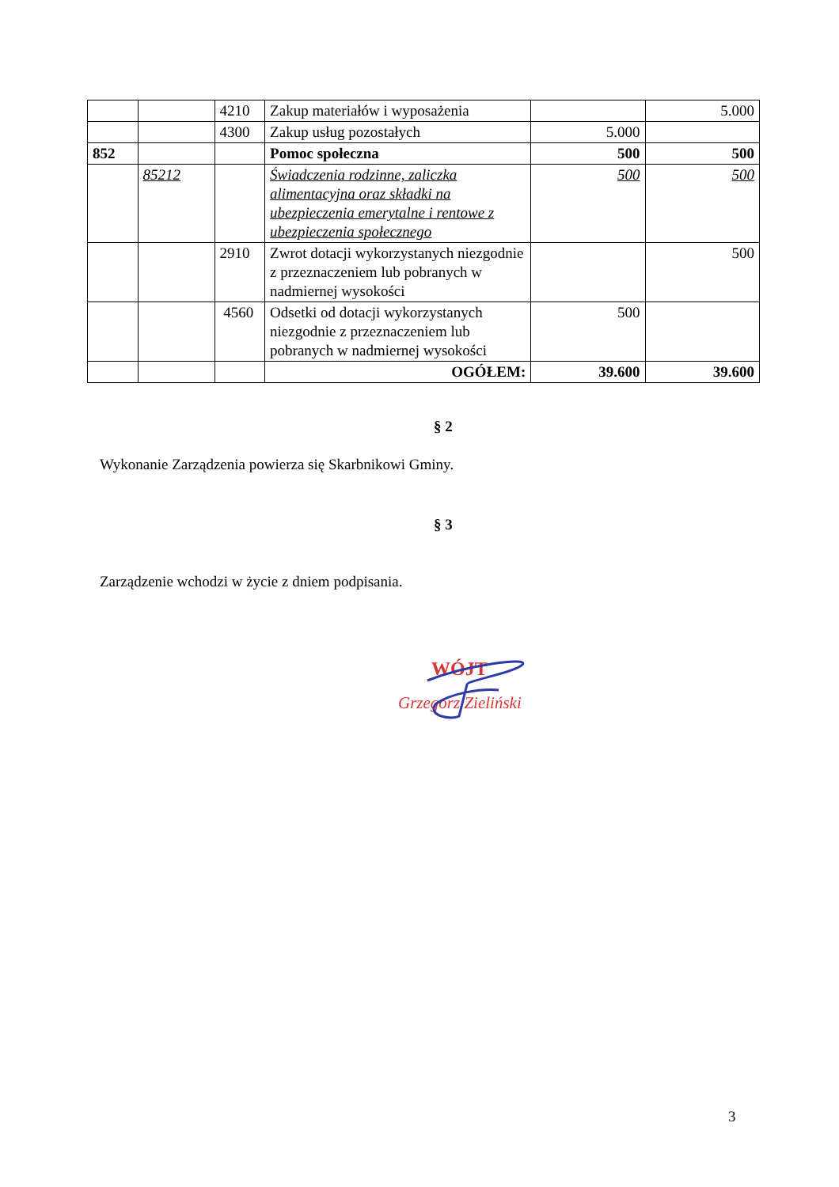| | | 4210 | Zakup materiałów i wyposażenia | | 5.000 |
| | | 4300 | Zakup usług pozostałych | 5.000 | |
| 852 | | | Pomoc społeczna | 500 | 500 |
| | 85212 | | Świadczenia rodzinne, zaliczka alimentacyjna oraz składki na ubezpieczenia emerytalne i rentowe z ubezpieczenia społecznego | 500 | 500 |
| | | 2910 | Zwrot dotacji wykorzystanych niezgodnie z przeznaczeniem lub pobranych w nadmiernej wysokości | | 500 |
| | | 4560 | Odsetki od dotacji wykorzystanych niezgodnie z przeznaczeniem lub pobranych w nadmiernej wysokości | 500 | |
| | | | OGÓŁEM: | 39.600 | 39.600 |
§ 2
Wykonanie Zarządzenia powierza się Skarbnikowi Gminy.
§ 3
Zarządzenie wchodzi w życie z dniem podpisania.
WÓJT
Grzegorz Zieliński
3